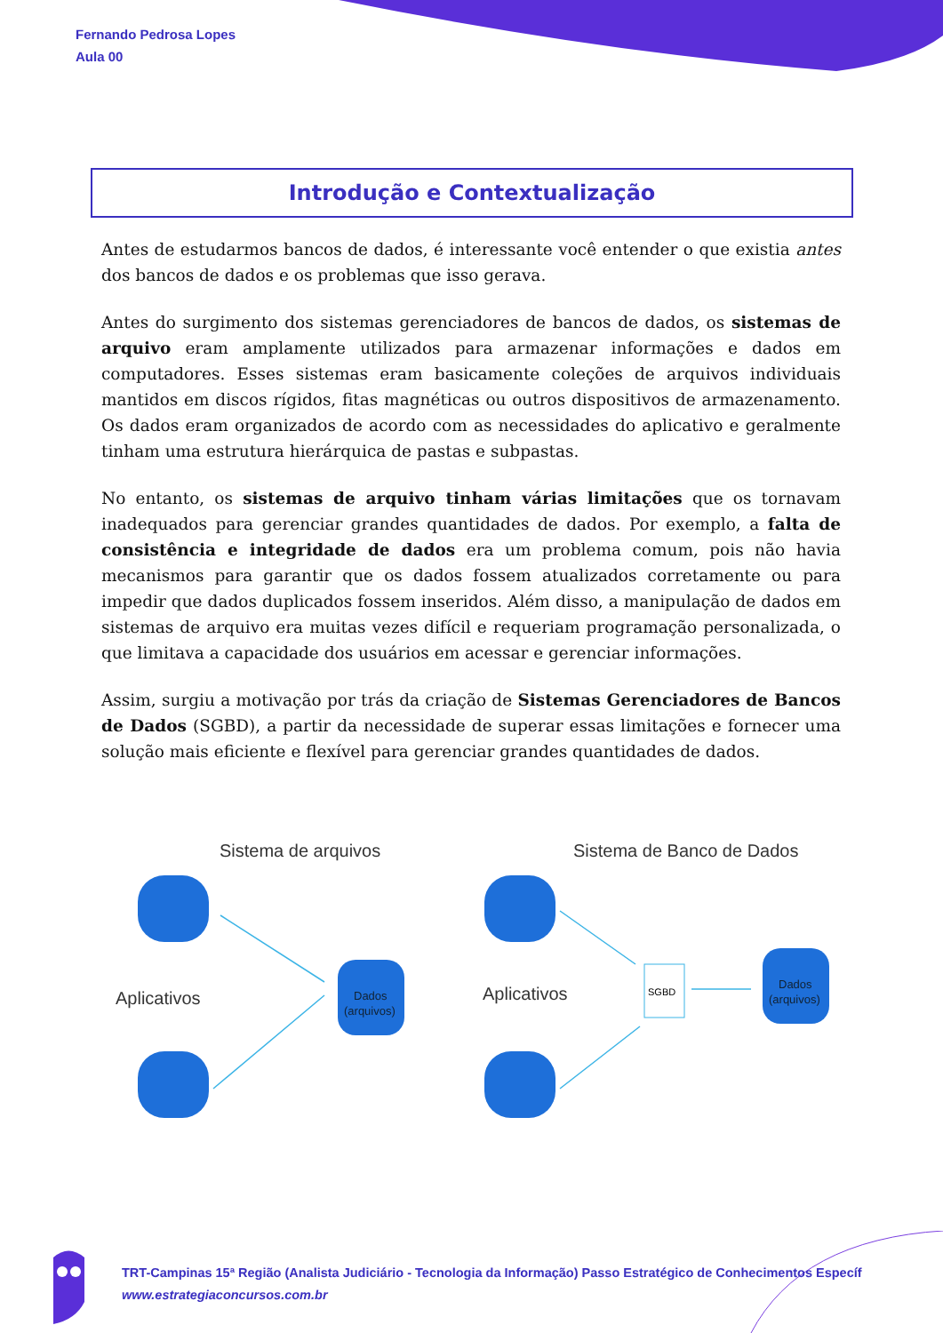Fernando Pedrosa Lopes
Aula 00
Introdução e Contextualização
Antes de estudarmos bancos de dados, é interessante você entender o que existia antes dos bancos de dados e os problemas que isso gerava.
Antes do surgimento dos sistemas gerenciadores de bancos de dados, os sistemas de arquivo eram amplamente utilizados para armazenar informações e dados em computadores. Esses sistemas eram basicamente coleções de arquivos individuais mantidos em discos rígidos, fitas magnéticas ou outros dispositivos de armazenamento. Os dados eram organizados de acordo com as necessidades do aplicativo e geralmente tinham uma estrutura hierárquica de pastas e subpastas.
No entanto, os sistemas de arquivo tinham várias limitações que os tornavam inadequados para gerenciar grandes quantidades de dados. Por exemplo, a falta de consistência e integridade de dados era um problema comum, pois não havia mecanismos para garantir que os dados fossem atualizados corretamente ou para impedir que dados duplicados fossem inseridos. Além disso, a manipulação de dados em sistemas de arquivo era muitas vezes difícil e requeriam programação personalizada, o que limitava a capacidade dos usuários em acessar e gerenciar informações.
Assim, surgiu a motivação por trás da criação de Sistemas Gerenciadores de Bancos de Dados (SGBD), a partir da necessidade de superar essas limitações e fornecer uma solução mais eficiente e flexível para gerenciar grandes quantidades de dados.
Sistema de arquivos
Sistema de Banco de Dados
Aplicativos
Aplicativos
Dados
(arquivos)
Dados
(arquivos)
SGBD
TRT-Campinas 15ª Região (Analista Judiciário - Tecnologia da Informação) Passo Estratégico de Conhecimentos Específ
www.estrategiaconcursos.com.br